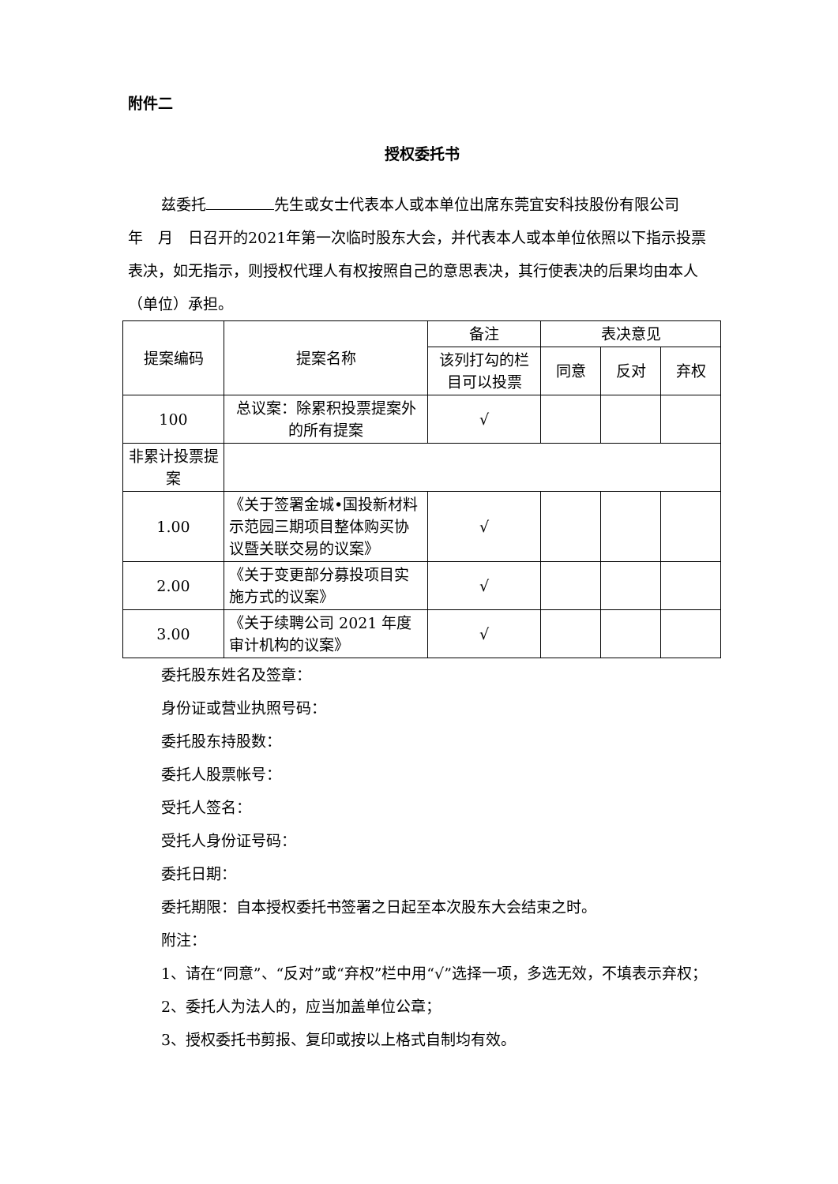附件二
授权委托书
兹委托 先生或女士代表本人或本单位出席东莞宜安科技股份有限公司　　年　月　日召开的2021年第一次临时股东大会，并代表本人或本单位依照以下指示投票表决，如无指示，则授权代理人有权按照自己的意思表决，其行使表决的后果均由本人（单位）承担。
| 提案编码 | 提案名称 | 备注 | 表决意见 | | |
| --- | --- | --- | --- | --- | --- |
| | | 该列打勾的栏目可以投票 | 同意 | 反对 | 弃权 |
| 100 | 总议案：除累积投票提案外的所有提案 | √ | | | |
| 非累计投票提案 | | | | | |
| 1.00 | 《关于签署金城•国投新材料示范园三期项目整体购买协议暨关联交易的议案》 | √ | | | |
| 2.00 | 《关于变更部分募投项目实施方式的议案》 | √ | | | |
| 3.00 | 《关于续聘公司 2021 年度审计机构的议案》 | √ | | | |
委托股东姓名及签章：
身份证或营业执照号码：
委托股东持股数：
委托人股票帐号：
受托人签名：
受托人身份证号码：
委托日期：
委托期限：自本授权委托书签署之日起至本次股东大会结束之时。
附注：
1、请在“同意”、“反对”或“弃权”栏中用“√”选择一项，多选无效，不填表示弃权；
2、委托人为法人的，应当加盖单位公章；
3、授权委托书剪报、复印或按以上格式自制均有效。